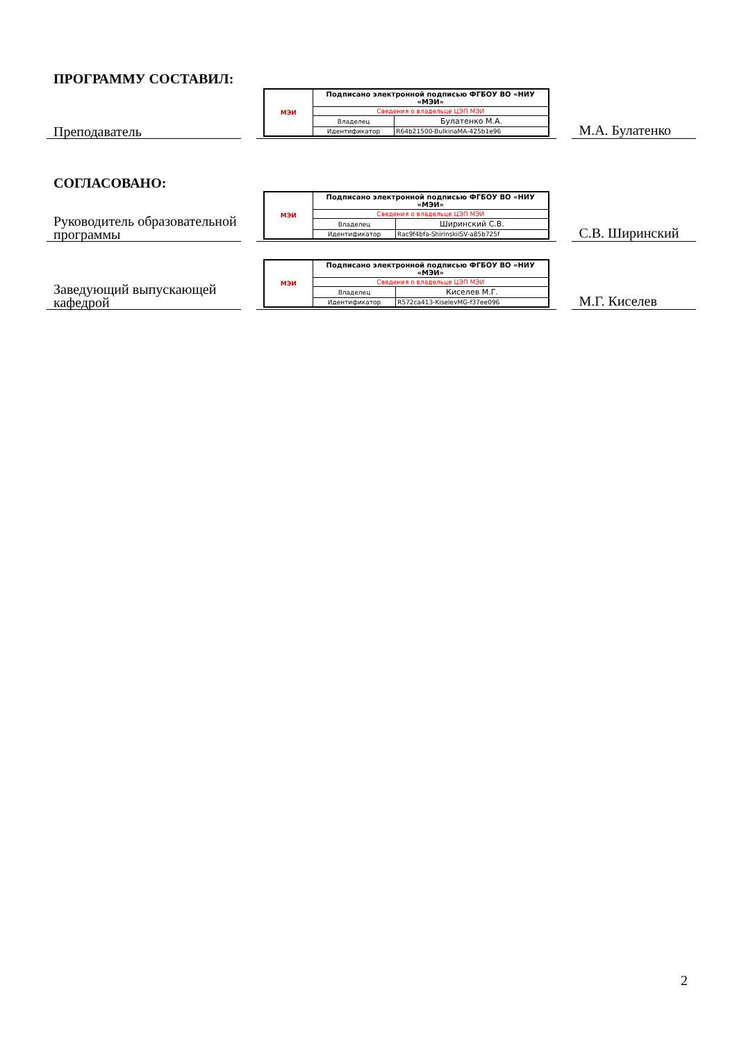ПРОГРАММУ СОСТАВИЛ:
Преподаватель
| МЭИ | Подписано электронной подписью ФГБОУ ВО «НИУ «МЭИ» | |
| | Сведения о владельце ЦЭП МЭИ | |
| | Владелец | Булатенко М.А. |
| | Идентификатор | R64b21500-BulkinaMA-425b1e96 |
М.А. Булатенко
СОГЛАСОВАНО:
Руководитель образовательной программы
| МЭИ | Подписано электронной подписью ФГБОУ ВО «НИУ «МЭИ» | |
| | Сведения о владельце ЦЭП МЭИ | |
| | Владелец | Ширинский С.В. |
| | Идентификатор | Rac9f4bfa-ShirinskiiSV-a85b725f |
С.В. Ширинский
Заведующий выпускающей кафедрой
| МЭИ | Подписано электронной подписью ФГБОУ ВО «НИУ «МЭИ» | |
| | Сведения о владельце ЦЭП МЭИ | |
| | Владелец | Киселев М.Г. |
| | Идентификатор | R572ca413-KiselevMG-f37ee096 |
М.Г. Киселев
2